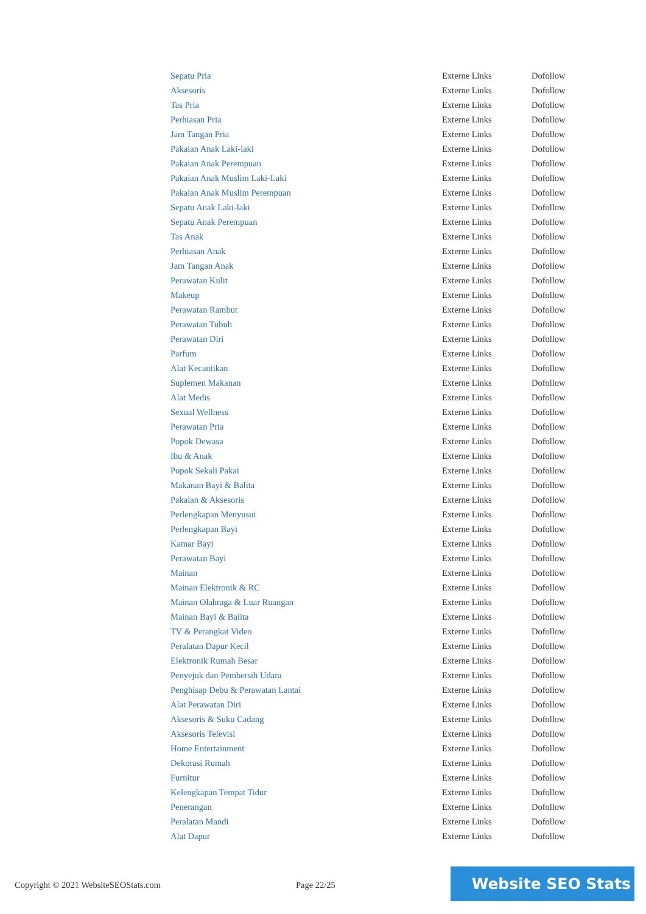| Sepatu Pria | Externe Links | Dofollow |
| Aksesoris | Externe Links | Dofollow |
| Tas Pria | Externe Links | Dofollow |
| Perhiasan Pria | Externe Links | Dofollow |
| Jam Tangan Pria | Externe Links | Dofollow |
| Pakaian Anak Laki-laki | Externe Links | Dofollow |
| Pakaian Anak Perempuan | Externe Links | Dofollow |
| Pakaian Anak Muslim Laki-Laki | Externe Links | Dofollow |
| Pakaian Anak Muslim Perempuan | Externe Links | Dofollow |
| Sepatu Anak Laki-laki | Externe Links | Dofollow |
| Sepatu Anak Perempuan | Externe Links | Dofollow |
| Tas Anak | Externe Links | Dofollow |
| Perhiasan Anak | Externe Links | Dofollow |
| Jam Tangan Anak | Externe Links | Dofollow |
| Perawatan Kulit | Externe Links | Dofollow |
| Makeup | Externe Links | Dofollow |
| Perawatan Rambut | Externe Links | Dofollow |
| Perawatan Tubuh | Externe Links | Dofollow |
| Perawatan Diri | Externe Links | Dofollow |
| Parfum | Externe Links | Dofollow |
| Alat Kecantikan | Externe Links | Dofollow |
| Suplemen Makanan | Externe Links | Dofollow |
| Alat Medis | Externe Links | Dofollow |
| Sexual Wellness | Externe Links | Dofollow |
| Perawatan Pria | Externe Links | Dofollow |
| Popok Dewasa | Externe Links | Dofollow |
| Ibu & Anak | Externe Links | Dofollow |
| Popok Sekali Pakai | Externe Links | Dofollow |
| Makanan Bayi & Balita | Externe Links | Dofollow |
| Pakaian & Aksesoris | Externe Links | Dofollow |
| Perlengkapan Menyusui | Externe Links | Dofollow |
| Perlengkapan Bayi | Externe Links | Dofollow |
| Kamar Bayi | Externe Links | Dofollow |
| Perawatan Bayi | Externe Links | Dofollow |
| Mainan | Externe Links | Dofollow |
| Mainan Elektronik & RC | Externe Links | Dofollow |
| Mainan Olahraga & Luar Ruangan | Externe Links | Dofollow |
| Mainan Bayi & Balita | Externe Links | Dofollow |
| TV & Perangkat Video | Externe Links | Dofollow |
| Peralatan Dapur Kecil | Externe Links | Dofollow |
| Elektronik Rumah Besar | Externe Links | Dofollow |
| Penyejuk dan Pembersih Udara | Externe Links | Dofollow |
| Penghisap Debu & Perawatan Lantai | Externe Links | Dofollow |
| Alat Perawatan Diri | Externe Links | Dofollow |
| Aksesoris & Suku Cadang | Externe Links | Dofollow |
| Aksesoris Televisi | Externe Links | Dofollow |
| Home Entertainment | Externe Links | Dofollow |
| Dekorasi Rumah | Externe Links | Dofollow |
| Furnitur | Externe Links | Dofollow |
| Kelengkapan Tempat Tidur | Externe Links | Dofollow |
| Penerangan | Externe Links | Dofollow |
| Peralatan Mandi | Externe Links | Dofollow |
| Alat Dapur | Externe Links | Dofollow |
Copyright © 2021 WebsiteSEOStats.com
Page 22/25
Website SEO Stats